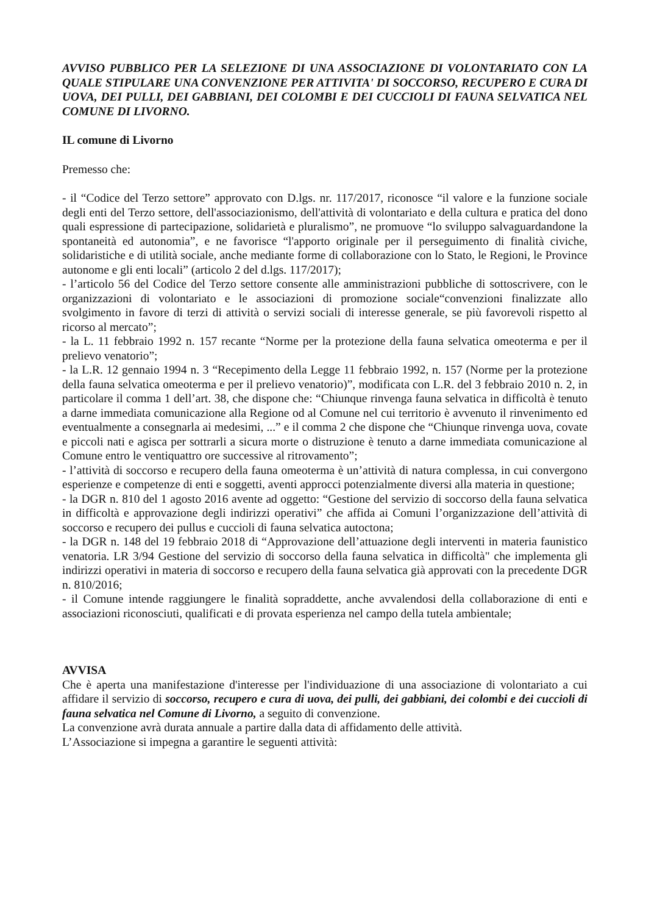AVVISO PUBBLICO PER LA SELEZIONE DI UNA ASSOCIAZIONE DI VOLONTARIATO CON LA QUALE STIPULARE UNA CONVENZIONE PER ATTIVITA' DI SOCCORSO, RECUPERO E CURA DI UOVA, DEI PULLI, DEI GABBIANI, DEI COLOMBI E DEI CUCCIOLI DI FAUNA SELVATICA NEL COMUNE DI LIVORNO.
IL comune di Livorno
Premesso che:
- il “Codice del Terzo settore” approvato con D.lgs. nr. 117/2017, riconosce “il valore e la funzione sociale degli enti del Terzo settore, dell'associazionismo, dell'attività di volontariato e della cultura e pratica del dono quali espressione di partecipazione, solidarietà e pluralismo”, ne promuove “lo sviluppo salvaguardandone la spontaneità ed autonomia”, e ne favorisce “l'apporto originale per il perseguimento di finalità civiche, solidaristiche e di utilità sociale, anche mediante forme di collaborazione con lo Stato, le Regioni, le Province autonome e gli enti locali” (articolo 2 del d.lgs. 117/2017);
- l’articolo 56 del Codice del Terzo settore consente alle amministrazioni pubbliche di sottoscrivere, con le organizzazioni di volontariato e le associazioni di promozione sociale“convenzioni finalizzate allo svolgimento in favore di terzi di attività o servizi sociali di interesse generale, se più favorevoli rispetto al ricorso al mercato”;
- la L. 11 febbraio 1992 n. 157 recante “Norme per la protezione della fauna selvatica omeoterma e per il prelievo venatorio”;
- la L.R. 12 gennaio 1994 n. 3 “Recepimento della Legge 11 febbraio 1992, n. 157 (Norme per la protezione della fauna selvatica omeoterma e per il prelievo venatorio)”, modificata con L.R. del 3 febbraio 2010 n. 2, in particolare il comma 1 dell’art. 38, che dispone che: “Chiunque rinvenga fauna selvatica in difficoltà è tenuto a darne immediata comunicazione alla Regione od al Comune nel cui territorio è avvenuto il rinvenimento ed eventualmente a consegnarla ai medesimi, ...” e il comma 2 che dispone che “Chiunque rinvenga uova, covate e piccoli nati e agisca per sottrarli a sicura morte o distruzione è tenuto a darne immediata comunicazione al Comune entro le ventiquattro ore successive al ritrovamento”;
- l’attività di soccorso e recupero della fauna omeoterma è un’attività di natura complessa, in cui convergono esperienze e competenze di enti e soggetti, aventi approcci potenzialmente diversi alla materia in questione;
- la DGR n. 810 del 1 agosto 2016 avente ad oggetto: “Gestione del servizio di soccorso della fauna selvatica in difficoltà e approvazione degli indirizzi operativi” che affida ai Comuni l’organizzazione dell’attività di soccorso e recupero dei pullus e cuccioli di fauna selvatica autoctona;
- la DGR n. 148 del 19 febbraio 2018 di “Approvazione dell’attuazione degli interventi in materia faunistico venatoria. LR 3/94 Gestione del servizio di soccorso della fauna selvatica in difficoltà" che implementa gli indirizzi operativi in materia di soccorso e recupero della fauna selvatica già approvati con la precedente DGR n. 810/2016;
- il Comune intende raggiungere le finalità sopraddette, anche avvalendosi della collaborazione di enti e associazioni riconosciuti, qualificati e di provata esperienza nel campo della tutela ambientale;
AVVISA
Che è aperta una manifestazione d'interesse per l'individuazione di una associazione di volontariato a cui affidare il servizio di soccorso, recupero e cura di uova, dei pulli, dei gabbiani, dei colombi e dei cuccioli di fauna selvatica nel Comune di Livorno, a seguito di convenzione.
La convenzione avrà durata annuale a partire dalla data di affidamento delle attività.
L’Associazione si impegna a garantire le seguenti attività: